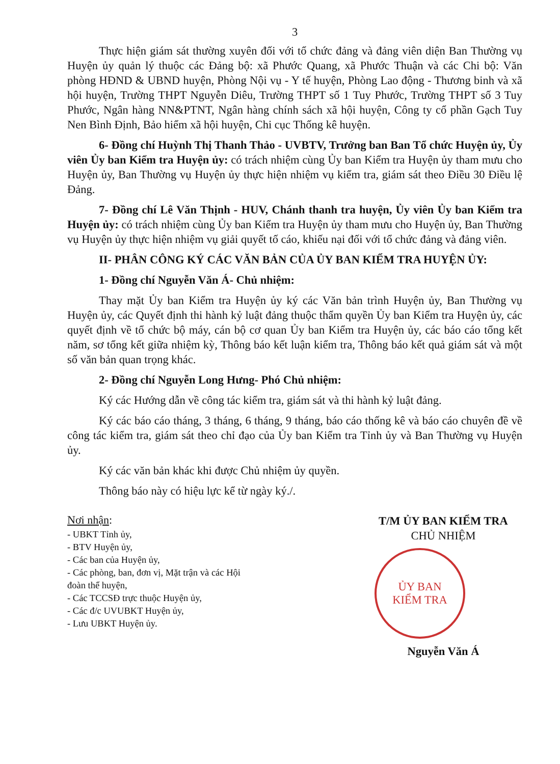3
Thực hiện giám sát thường xuyên đối với tổ chức đảng và đảng viên diện Ban Thường vụ Huyện ủy quản lý thuộc các Đảng bộ: xã Phước Quang, xã Phước Thuận và các Chi bộ: Văn phòng HĐND & UBND huyện, Phòng Nội vụ - Y tế huyện, Phòng Lao động - Thương binh và xã hội huyện, Trường THPT Nguyễn Diêu, Trường THPT số 1 Tuy Phước, Trường THPT số 3 Tuy Phước, Ngân hàng NN&PTNT, Ngân hàng chính sách xã hội huyện, Công ty cổ phần Gạch Tuy Nen Bình Định, Bảo hiểm xã hội huyện, Chi cục Thống kê huyện.
6- Đồng chí Huỳnh Thị Thanh Thảo - UVBTV, Trưởng ban Ban Tổ chức Huyện ủy, Ủy viên Ủy ban Kiểm tra Huyện ủy: có trách nhiệm cùng Ủy ban Kiểm tra Huyện ủy tham mưu cho Huyện ủy, Ban Thường vụ Huyện ủy thực hiện nhiệm vụ kiểm tra, giám sát theo Điều 30 Điều lệ Đảng.
7- Đồng chí Lê Văn Thịnh - HUV, Chánh thanh tra huyện, Ủy viên Ủy ban Kiểm tra Huyện ủy: có trách nhiệm cùng Ủy ban Kiểm tra Huyện ủy tham mưu cho Huyện ủy, Ban Thường vụ Huyện ủy thực hiện nhiệm vụ giải quyết tố cáo, khiếu nại đối với tổ chức đảng và đảng viên.
II- PHÂN CÔNG KÝ CÁC VĂN BẢN CỦA ỦY BAN KIỂM TRA HUYỆN ỦY:
1- Đồng chí Nguyễn Văn Á- Chủ nhiệm:
Thay mặt Ủy ban Kiểm tra Huyện ủy ký các Văn bản trình Huyện ủy, Ban Thường vụ Huyện ủy, các Quyết định thi hành kỷ luật đảng thuộc thẩm quyền Ủy ban Kiểm tra Huyện ủy, các quyết định về tổ chức bộ máy, cán bộ cơ quan Ủy ban Kiểm tra Huyện ủy, các báo cáo tổng kết năm, sơ tổng kết giữa nhiệm kỳ, Thông báo kết luận kiểm tra, Thông báo kết quả giám sát và một số văn bản quan trọng khác.
2- Đồng chí Nguyễn Long Hưng- Phó Chủ nhiệm:
Ký các Hướng dẫn về công tác kiểm tra, giám sát và thi hành kỷ luật đảng.
Ký các báo cáo tháng, 3 tháng, 6 tháng, 9 tháng, báo cáo thống kê và báo cáo chuyên đề về công tác kiểm tra, giám sát theo chỉ đạo của Ủy ban Kiểm tra Tỉnh ủy và Ban Thường vụ Huyện ủy.
Ký các văn bản khác khi được Chủ nhiệm ủy quyền.
Thông báo này có hiệu lực kể từ ngày ký./.
Nơi nhận:
- UBKT Tỉnh ủy,
- BTV Huyện ủy,
- Các ban của Huyện ủy,
- Các phòng, ban, đơn vị, Mặt trận và các Hội đoàn thể huyện,
- Các TCCSĐ trực thuộc Huyện ủy,
- Các đ/c UVUBKT Huyện ủy,
- Lưu UBKT Huyện ủy.
T/M ỦY BAN KIỂM TRA
CHỦ NHIỆM
ỦY BAN
KIỂM TRA
Nguyễn Văn Á